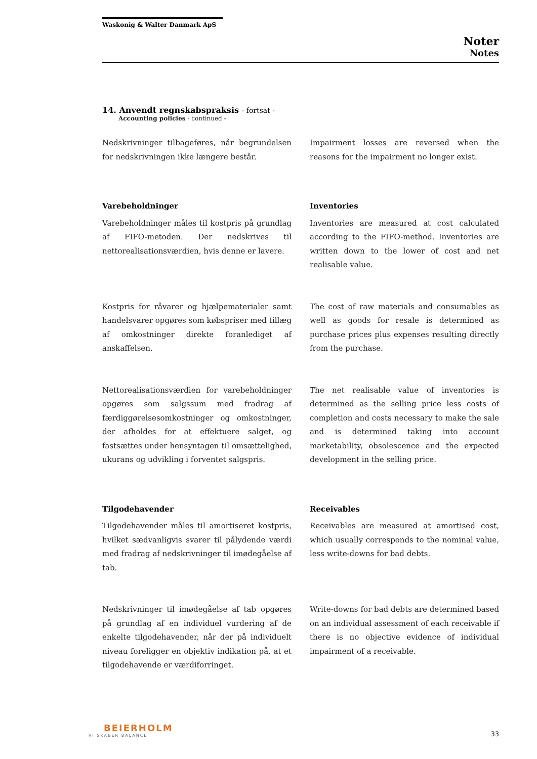Waskonig & Walter Danmark ApS
Noter
Notes
14. Anvendt regnskabspraksis - fortsat -
Accounting policies - continued -
Nedskrivninger tilbageføres, når begrundelsen for nedskrivningen ikke længere består.
Impairment losses are reversed when the reasons for the impairment no longer exist.
Varebeholdninger
Varebeholdninger måles til kostpris på grundlag af FIFO-metoden. Der nedskrives til nettorealisationsværdien, hvis denne er lavere.
Inventories
Inventories are measured at cost calculated according to the FIFO-method. Inventories are written down to the lower of cost and net realisable value.
Kostpris for råvarer og hjælpematerialer samt handelsvarer opgøres som købspriser med tillæg af omkostninger direkte foranlediget af anskaffelsen.
The cost of raw materials and consumables as well as goods for resale is determined as purchase prices plus expenses resulting directly from the purchase.
Nettorealisationsværdien for varebeholdninger opgøres som salgssum med fradrag af færdiggørelsesomkostninger og omkostninger, der afholdes for at effektuere salget, og fastsættes under hensyntagen til omsættelighed, ukurans og udvikling i forventet salgspris.
The net realisable value of inventories is determined as the selling price less costs of completion and costs necessary to make the sale and is determined taking into account marketability, obsolescence and the expected development in the selling price.
Tilgodehavender
Tilgodehavender måles til amortiseret kostpris, hvilket sædvanligvis svarer til pålydende værdi med fradrag af nedskrivninger til imødegåelse af tab.
Receivables
Receivables are measured at amortised cost, which usually corresponds to the nominal value, less write-downs for bad debts.
Nedskrivninger til imødegåelse af tab opgøres på grundlag af en individuel vurdering af de enkelte tilgodehavender, når der på individuelt niveau foreligger en objektiv indikation på, at et tilgodehavende er værdiforringet.
Write-downs for bad debts are determined based on an individual assessment of each receivable if there is no objective evidence of individual impairment of a receivable.
BEIERHOLM
VI SKABER BALANCE
33